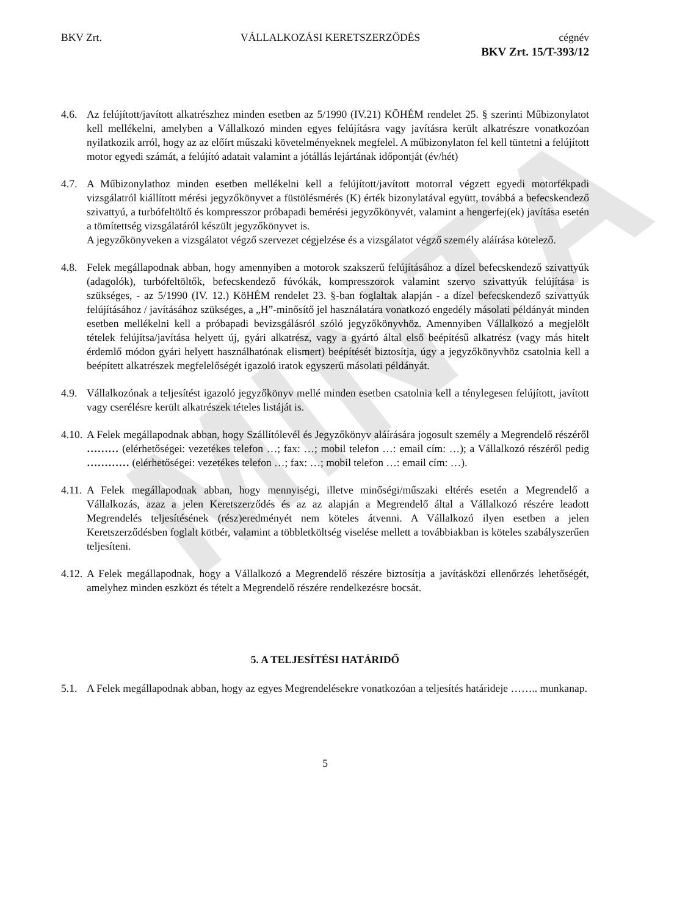MINTA
BKV Zrt. VÁLLALKOZÁSI KERETSZERZŐDÉS cégnév
BKV Zrt. 15/T-393/12
4.6. Az felújított/javított alkatrészhez minden esetben az 5/1990 (IV.21) KÖHÉM rendelet 25. § szerinti Műbizonylatot kell mellékelni, amelyben a Vállalkozó minden egyes felújításra vagy javításra került alkatrészre vonatkozóan nyilatkozik arról, hogy az az előírt műszaki követelményeknek megfelel. A műbizonylaton fel kell tüntetni a felújított motor egyedi számát, a felújító adatait valamint a jótállás lejártának időpontját (év/hét)
4.7. A Műbizonylathoz minden esetben mellékelni kell a felújított/javított motorral végzett egyedi motorfékpadi vizsgálatról kiállított mérési jegyzőkönyvet a füstölésmérés (K) érték bizonylatával együtt, továbbá a befecskendező szivattyú, a turbófeltöltő és kompresszor próbapadi bemérési jegyzőkönyvét, valamint a hengerfej(ek) javítása esetén a tömítettség vizsgálatáról készült jegyzőkönyvet is.
A jegyzőkönyveken a vizsgálatot végző szervezet cégjelzése és a vizsgálatot végző személy aláírása kötelező.
4.8. Felek megállapodnak abban, hogy amennyiben a motorok szakszerű felújításához a dízel befecskendező szivattyúk (adagolók), turbófeltöltők, befecskendező fúvókák, kompresszorok valamint szervo szivattyúk felújítása is szükséges, - az 5/1990 (IV. 12.) KöHÉM rendelet 23. §-ban foglaltak alapján - a dízel befecskendező szivattyúk felújításához / javításához szükséges, a „H”-minősítő jel használatára vonatkozó engedély másolati példányát minden esetben mellékelni kell a próbapadi bevizsgálásról szóló jegyzőkönyvhöz. Amennyiben Vállalkozó a megjelölt tételek felújítsa/javítása helyett új, gyári alkatrész, vagy a gyártó által első beépítésű alkatrész (vagy más hitelt érdemlő módon gyári helyett használhatónak elismert) beépítését biztosítja, úgy a jegyzőkönyvhöz csatolnia kell a beépített alkatrészek megfelelőségét igazoló iratok egyszerű másolati példányát.
4.9. Vállalkozónak a teljesítést igazoló jegyzőkönyv mellé minden esetben csatolnia kell a ténylegesen felújított, javított vagy cserélésre került alkatrészek tételes listáját is.
4.10. A Felek megállapodnak abban, hogy Szállítólevél és Jegyzőkönyv aláírására jogosult személy a Megrendelő részéről ……… (elérhetőségei: vezetékes telefon …; fax: …; mobil telefon …: email cím: …); a Vállalkozó részéről pedig ………… (elérhetőségei: vezetékes telefon …; fax: …; mobil telefon …: email cím: …).
4.11. A Felek megállapodnak abban, hogy mennyiségi, illetve minőségi/műszaki eltérés esetén a Megrendelő a Vállalkozás, azaz a jelen Keretszerződés és az az alapján a Megrendelő által a Vállalkozó részére leadott Megrendelés teljesítésének (rész)eredményét nem köteles átvenni. A Vállalkozó ilyen esetben a jelen Keretszerződésben foglalt kötbér, valamint a többletköltség viselése mellett a továbbiakban is köteles szabályszerűen teljesíteni.
4.12. A Felek megállapodnak, hogy a Vállalkozó a Megrendelő részére biztosítja a javításközi ellenőrzés lehetőségét, amelyhez minden eszközt és tételt a Megrendelő részére rendelkezésre bocsát.
5. A TELJESÍTÉSI HATÁRIDŐ
5.1. A Felek megállapodnak abban, hogy az egyes Megrendelésekre vonatkozóan a teljesítés határideje …….. munkanap.
5